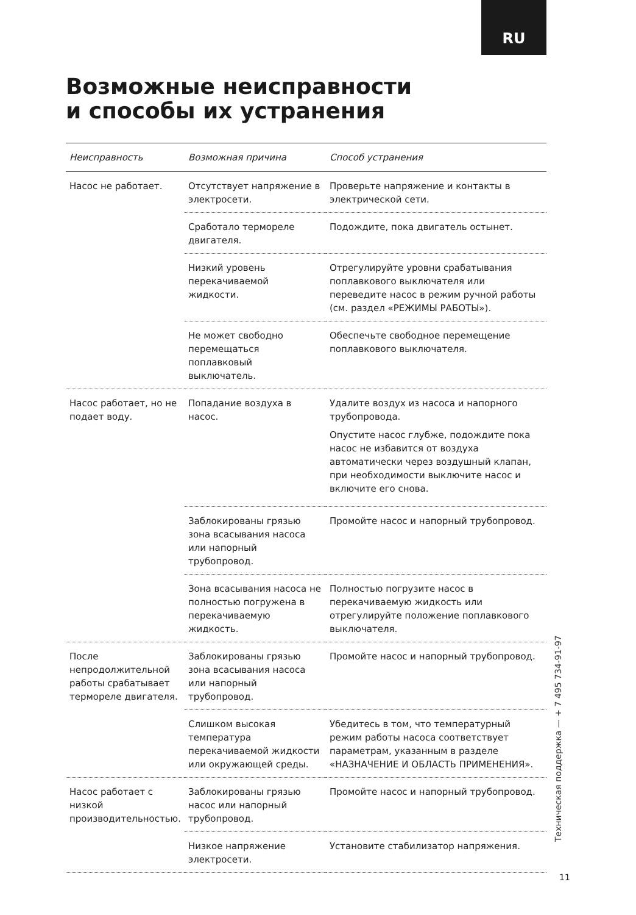RU
Возможные неисправности
и способы их устранения
| Неисправность | Возможная причина | Способ устранения |
| --- | --- | --- |
| Насос не работает. | Отсутствует напряжение в электросети. | Проверьте напряжение и контакты в электрической сети. |
| | Сработало термореле двигателя. | Подождите, пока двигатель остынет. |
| | Низкий уровень перекачиваемой жидкости. | Отрегулируйте уровни срабатывания поплавкового выключателя или переведите насос в режим ручной работы (см. раздел «РЕЖИМЫ РАБОТЫ»). |
| | Не может свободно перемещаться поплавковый выключатель. | Обеспечьте свободное перемещение поплавкового выключателя. |
| Насос работает, но не подает воду. | Попадание воздуха в насос. | Удалите воздух из насоса и напорного трубопровода. Опустите насос глубже, подождите пока насос не избавится от воздуха автоматически через воздушный клапан, при необходимости выключите насос и включите его снова. |
| | Заблокированы грязью зона всасывания насоса или напорный трубопровод. | Промойте насос и напорный трубопровод. |
| | Зона всасывания насоса не полностью погружена в перекачиваемую жидкость. | Полностью погрузите насос в перекачиваемую жидкость или отрегулируйте положение поплавкового выключателя. |
| После непродолжительной работы срабатывает термореле двигателя. | Заблокированы грязью зона всасывания насоса или напорный трубопровод. | Промойте насос и напорный трубопровод. |
| | Слишком высокая температура перекачиваемой жидкости или окружающей среды. | Убедитесь в том, что температурный режим работы насоса соответствует параметрам, указанным в разделе «НАЗНАЧЕНИЕ И ОБЛАСТЬ ПРИМЕНЕНИЯ». |
| Насос работает с низкой производительностью. | Заблокированы грязью насос или напорный трубопровод. | Промойте насос и напорный трубопровод. |
| | Низкое напряжение электросети. | Установите стабилизатор напряжения. |
Техническая поддержка — + 7 495 734-91-97
11